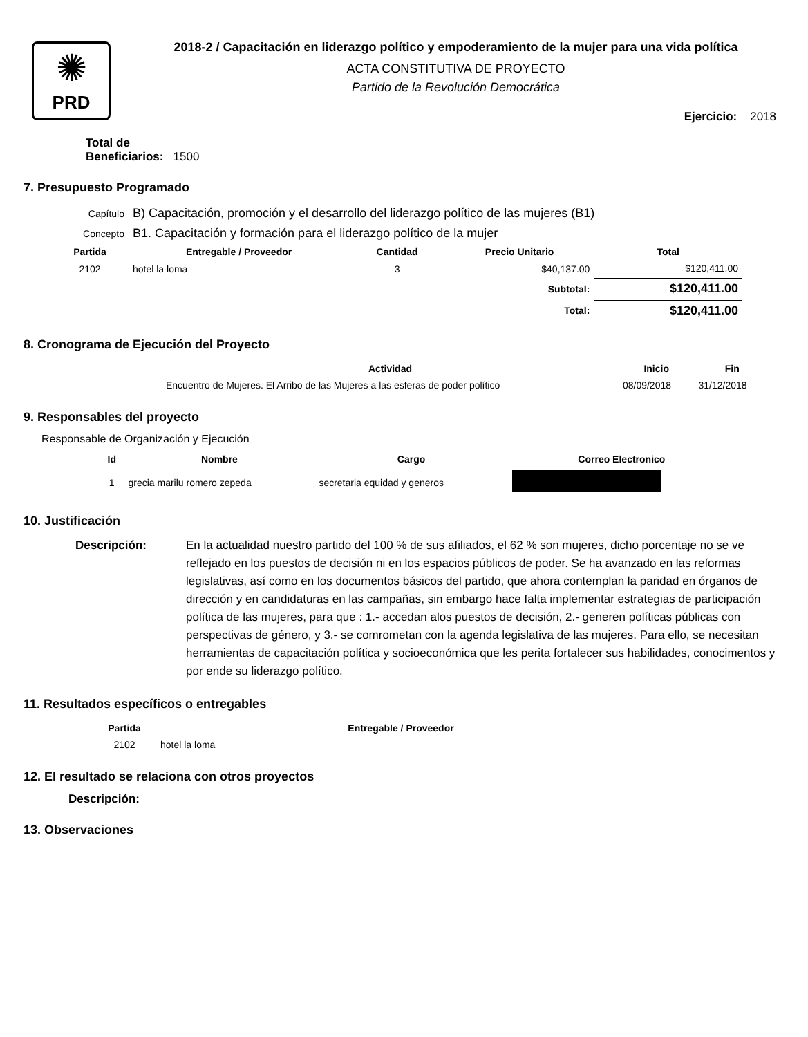✺
PRD
2018-2 / Capacitación en liderazgo político y empoderamiento de la mujer para una vida política
ACTA CONSTITUTIVA DE PROYECTO
Partido de la Revolución Democrática
Ejercicio: 2018
Total de
Beneficiarios: 1500
7. Presupuesto Programado
| Capítulo | B) Capacitación, promoción y el desarrollo del liderazgo político de las mujeres (B1) | | | |
| Concepto | B1. Capacitación y formación para el liderazgo político de la mujer | | | |
| Partida | Entregable / Proveedor | Cantidad | Precio Unitario | Total |
| 2102 | hotel la loma | 3 | $40,137.00 | $120,411.00 |
| | | | Subtotal: | $120,411.00 |
| | | | Total: | $120,411.00 |
8. Cronograma de Ejecución del Proyecto
| Actividad | Inicio | Fin |
| --- | --- | --- |
| Encuentro de Mujeres. El Arribo de las Mujeres a las esferas de poder político | 08/09/2018 | 31/12/2018 |
9. Responsables del proyecto
Responsable de Organización y Ejecución
| Id | Nombre | Cargo | Correo Electronico |
| --- | --- | --- | --- |
| 1 | grecia marilu romero zepeda | secretaria equidad y generos | |
10. Justificación
Descripción: En la actualidad nuestro partido del 100 % de sus afiliados, el 62 % son mujeres, dicho porcentaje no se ve reflejado en los puestos de decisión ni en los espacios públicos de poder. Se ha avanzado en las reformas legislativas, así como en los documentos básicos del partido, que ahora contemplan la paridad en órganos de dirección y en candidaturas en las campañas, sin embargo hace falta implementar estrategias de participación política de las mujeres, para que : 1.- accedan alos puestos de decisión, 2.- generen políticas públicas con perspectivas de género, y 3.- se comrometan con la agenda legislativa de las mujeres. Para ello, se necesitan herramientas de capacitación política y socioeconómica que les perita fortalecer sus habilidades, conocimentos y por ende su liderazgo político.
11. Resultados específicos o entregables
| Partida | Entregable / Proveedor |
| --- | --- |
| 2102 | hotel la loma |
12. El resultado se relaciona con otros proyectos
Descripción:
13. Observaciones